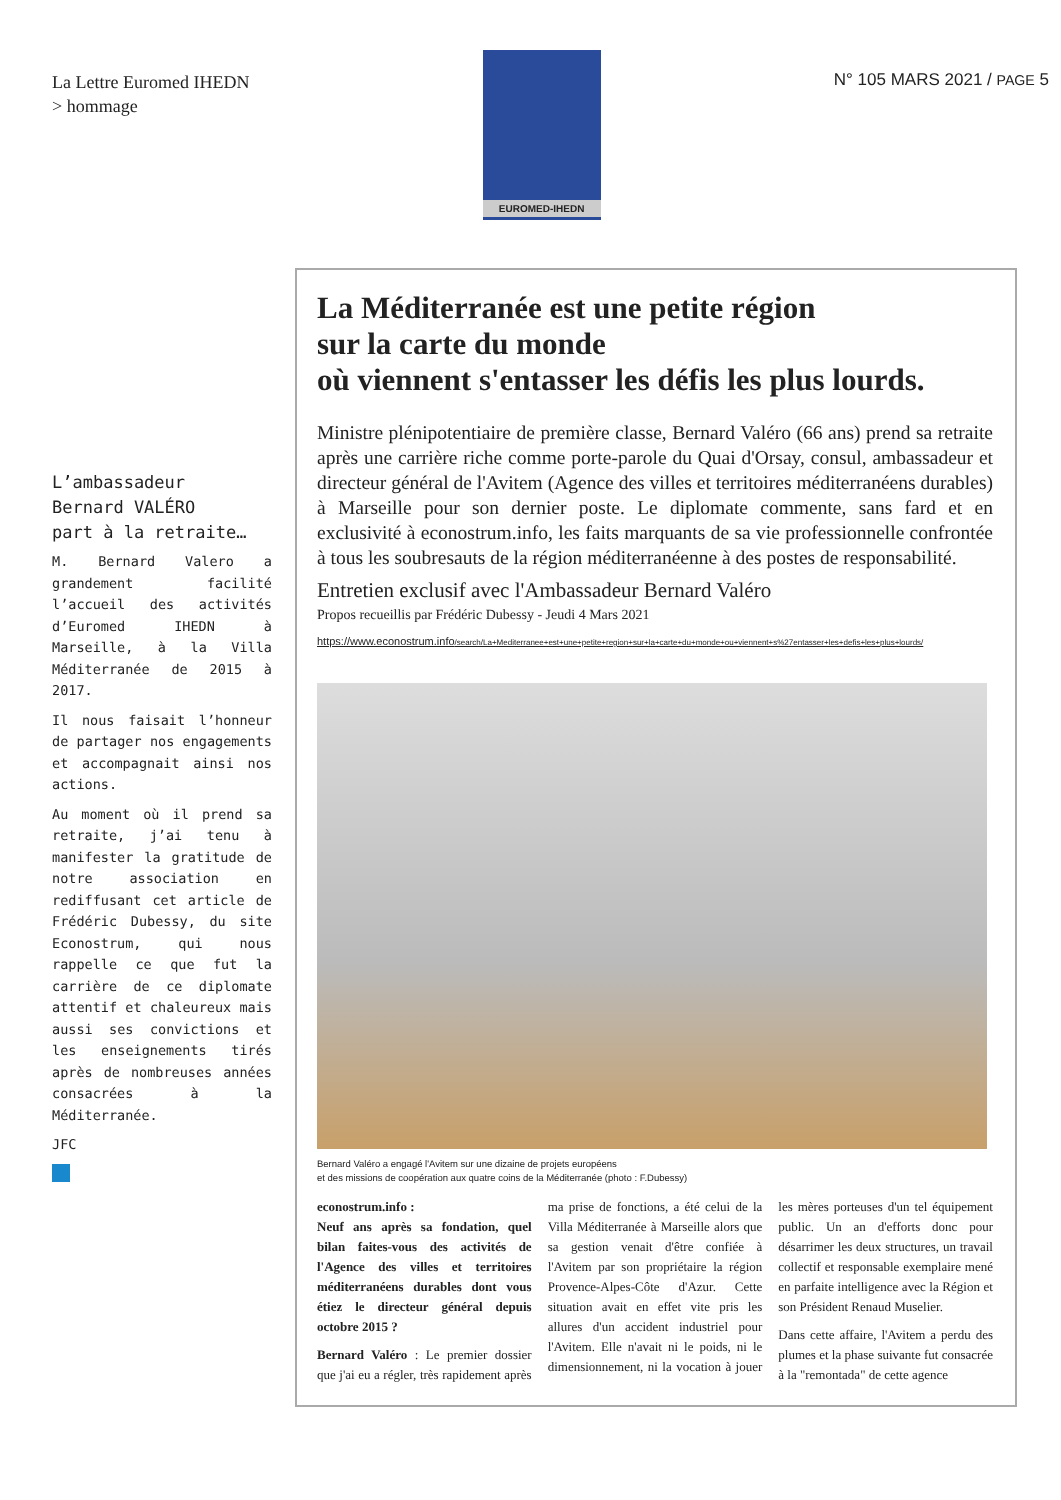La Lettre Euromed IHEDN
> hommage
EUROMED-IHEDN
N° 105 MARS 2021 / PAGE 5
L’ambassadeur
Bernard VALÉRO
part à la retraite…
M. Bernard Valero a grandement facilité l’accueil des activités d’Euromed IHEDN à Marseille, à la Villa Méditerranée de 2015 à 2017.
Il nous faisait l’honneur de partager nos engagements et accompagnait ainsi nos actions.
Au moment où il prend sa retraite, j’ai tenu à manifester la gratitude de notre association en rediffusant cet article de Frédéric Dubessy, du site Econostrum, qui nous rappelle ce que fut la carrière de ce diplomate attentif et chaleureux mais aussi ses convictions et les enseignements tirés après de nombreuses années consacrées à la Méditerranée.
JFC
La Méditerranée est une petite région
sur la carte du monde
où viennent s'entasser les défis les plus lourds.
Ministre plénipotentiaire de première classe, Bernard Valéro (66 ans) prend sa retraite après une carrière riche comme porte-parole du Quai d'Orsay, consul, ambassadeur et directeur général de l'Avitem (Agence des villes et territoires méditerranéens durables) à Marseille pour son dernier poste. Le diplomate commente, sans fard et en exclusivité à econostrum.info, les faits marquants de sa vie professionnelle confrontée à tous les soubresauts de la région méditerranéenne à des postes de responsabilité.
Entretien exclusif avec l'Ambassadeur Bernard Valéro
Propos recueillis par Frédéric Dubessy - Jeudi 4 Mars 2021
https://www.econostrum.info/search/La+Mediterranee+est+une+petite+region+sur+la+carte+du+monde+ou+viennent+s%27entasser+les+defis+les+plus+lourds/
Bernard Valéro a engagé l'Avitem sur une dizaine de projets européens
et des missions de coopération aux quatre coins de la Méditerranée (photo : F.Dubessy)
econostrum.info :
Neuf ans après sa fondation, quel bilan faites-vous des activités de l'Agence des villes et territoires méditerranéens durables dont vous étiez le directeur général depuis octobre 2015 ?
Bernard Valéro : Le premier dossier que j'ai eu a régler, très rapidement après ma prise de fonctions, a été celui de la Villa Méditerranée à Marseille alors que sa gestion venait d'être confiée à l'Avitem par son propriétaire la région Provence-Alpes-Côte d'Azur. Cette situation avait en effet vite pris les allures d'un accident industriel pour l'Avitem. Elle n'avait ni le poids, ni le dimensionnement, ni la vocation à jouer les mères porteuses d'un tel équipement public. Un an d'efforts donc pour désarrimer les deux structures, un travail collectif et responsable exemplaire mené en parfaite intelligence avec la Région et son Président Renaud Muselier.
Dans cette affaire, l'Avitem a perdu des plumes et la phase suivante fut consacrée à la "remontada" de cette agence